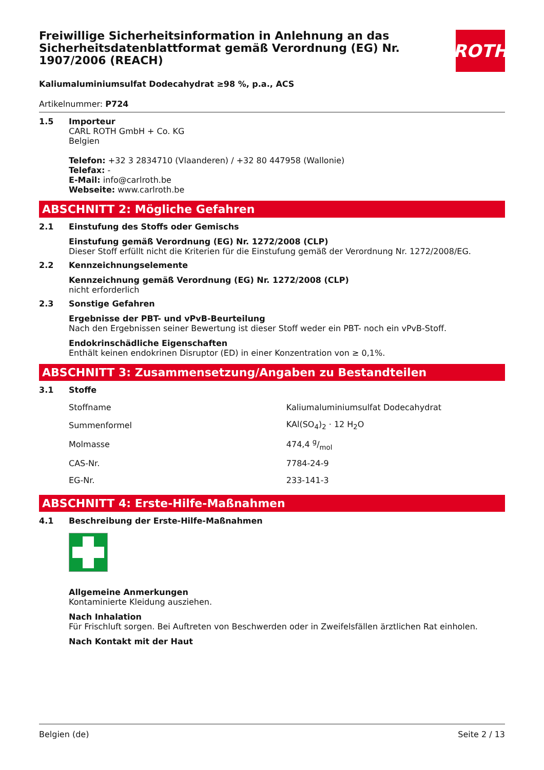Freiwillige Sicherheitsinformation in Anlehnung an das Sicherheitsdatenblattformat gemäß Verordnung (EG) Nr. 1907/2006 (REACH)
ROTH
Kaliumaluminiumsulfat Dodecahydrat ≥98 %, p.a., ACS
Artikelnummer: P724
1.5 Importeur
CARL ROTH GmbH + Co. KG
Belgien
Telefon: +32 3 2834710 (Vlaanderen) / +32 80 447958 (Wallonie)
Telefax: -
E-Mail: info@carlroth.be
Webseite: www.carlroth.be
ABSCHNITT 2: Mögliche Gefahren
2.1 Einstufung des Stoffs oder Gemischs
Einstufung gemäß Verordnung (EG) Nr. 1272/2008 (CLP)
Dieser Stoff erfüllt nicht die Kriterien für die Einstufung gemäß der Verordnung Nr. 1272/2008/EG.
2.2 Kennzeichnungselemente
Kennzeichnung gemäß Verordnung (EG) Nr. 1272/2008 (CLP)
nicht erforderlich
2.3 Sonstige Gefahren
Ergebnisse der PBT- und vPvB-Beurteilung
Nach den Ergebnissen seiner Bewertung ist dieser Stoff weder ein PBT- noch ein vPvB-Stoff.
Endokrinschädliche Eigenschaften
Enthält keinen endokrinen Disruptor (ED) in einer Konzentration von ≥ 0,1%.
ABSCHNITT 3: Zusammensetzung/Angaben zu Bestandteilen
3.1 Stoffe
| Stoffname | Kaliumaluminiumsulfat Dodecahydrat |
| Summenformel | KAl(SO<sub>4</sub>)<sub>2</sub> · 12 H<sub>2</sub>O |
| Molmasse | 474,4 g/mol |
| CAS-Nr. | 7784-24-9 |
| EG-Nr. | 233-141-3 |
ABSCHNITT 4: Erste-Hilfe-Maßnahmen
4.1 Beschreibung der Erste-Hilfe-Maßnahmen
Allgemeine Anmerkungen
Kontaminierte Kleidung ausziehen.
Nach Inhalation
Für Frischluft sorgen. Bei Auftreten von Beschwerden oder in Zweifelsfällen ärztlichen Rat einholen.
Nach Kontakt mit der Haut
Belgien (de) Seite 2 / 13